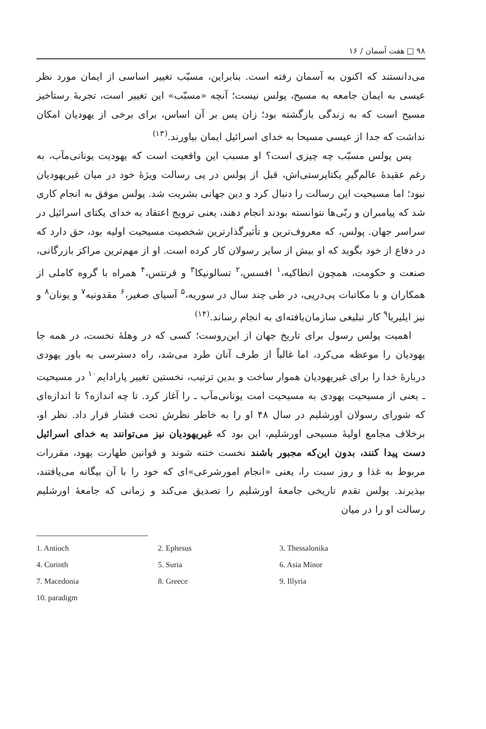۹۸ □ هفت آسمان / ۱۶
می‌دانستند که اکنون به آسمان رفته است. بنابراین، مسبّب تغییر اساسی از ایمان مورد نظر عیسی به ایمان جامعه به مسیح، پولس نیست؛ آنچه «مسبّب» این تغییر است، تجربهٔ رستاخیز مسیح است که به زندگی بازگشته بود؛ زان پس بر آن اساس، برای برخی از یهودیان امکان نداشت که جدا از عیسی مسیحا به خدای اسرائیل ایمان بیاورند.<sup>(۱۳)</sup>
پس پولس مسبّب چه چیزی است؟ او مسبب این واقعیت است که یهودیت یونانی‌مآب، به رغم عقیدهٔ عالم‌گیرِ یکتاپرستی‌اش، قبل از پولس در پی رسالت ویژهٔ خود در میان غیریهودیان نبود؛ اما مسیحیت این رسالت را دنبال کرد و دین جهانی بشریت شد. پولس موفق به انجام کاری شد که پیامبران و ربّی‌ها نتوانسته بودند انجام دهند، یعنی ترویج اعتقاد به خدای یکتای اسرائیل در سراسر جهان. پولس، که معروف‌ترین و تأثیرگذارترین شخصیت مسیحیت اولیه بود، حق دارد که در دفاع از خود بگوید که او بیش از سایر رسولان کار کرده است. او از مهم‌ترین مراکز بازرگانی، صنعت و حکومت، همچون انطاکیه،<sup>۱</sup> افسس،<sup>۲</sup> تسالونیکا<sup>۳</sup> و قرنتس،<sup>۴</sup> همراه با گروه کاملی از همکاران و با مکاتبات پی‌درپی، در طی چند سال در سوریه،<sup>۵</sup> آسیای صغیر،<sup>۶</sup> مقدونیه<sup>۷</sup> و یونان<sup>۸</sup> و نیز ایلیریا<sup>۹</sup> کار تبلیغی سازمان‌یافته‌ای به انجام رساند.<sup>(۱۴)</sup>
اهمیت پولس رسول برای تاریخ جهان از این‌روست؛ کسی که در وهلهٔ نخست، در همه جا یهودیان را موعظه می‌کرد، اما غالباً از طرف آنان طرد می‌شد، راه دسترسی به باور یهودی دربارهٔ خدا را برای غیریهودیان هموار ساخت و بدین ترتیب، نخستین تغییر پارادایم<sup>۱۰</sup> در مسیحیت ـ یعنی از مسیحیت یهودی به مسیحیت امت یونانی‌مآب ـ را آغاز کرد. تا چه اندازه؟ تا اندازه‌ای که شورای رسولان اورشلیم در سال ۴۸ او را به خاطر نظرش تحت فشار قرار داد. نظر او، برخلاف مجامع اولیهٔ مسیحی اورشلیم، این بود که غیریهودیان نیز می‌توانند به خدای اسرائیل دست پیدا کنند، بدون این‌که مجبور باشند نخست ختنه شوند و قوانین طهارت یهود، مقررات مربوط به غذا و روز سبت را، یعنی «انجام امورشرعی»ای که خود را با آن بیگانه می‌یافتند، بپذیرند. پولس تقدم تاریخی جامعهٔ اورشلیم را تصدیق می‌کند و زمانی که جامعهٔ اورشلیم رسالت او را در میان
1. Antioch
2. Ephesus
3. Thessalonika
4. Corinth
5. Suria
6. Asia Minor
7. Macedonia
8. Greece
9. Illyria
10. paradigm